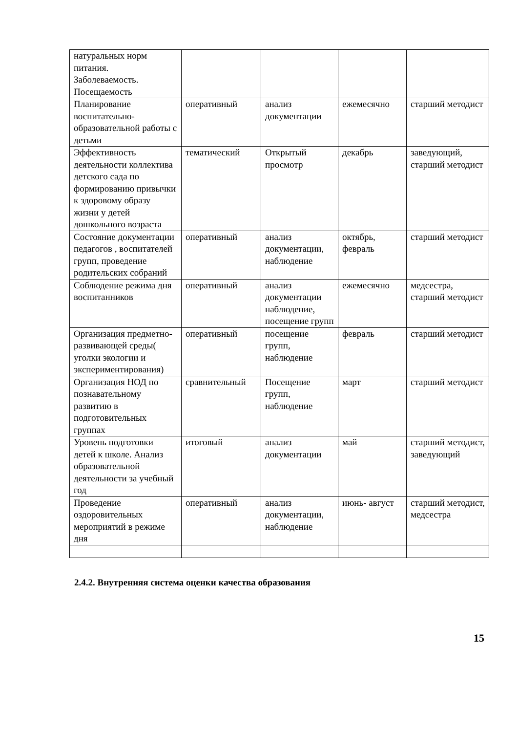| натуральных норм питания. Заболеваемость. Посещаемость | | | | |
| Планирование воспитательно-образовательной работы с детьми | оперативный | анализ документации | ежемесячно | старший методист |
| Эффективность деятельности коллектива детского сада по формированию привычки к здоровому образу жизни у детей дошкольного возраста | тематический | Открытый просмотр | декабрь | заведующий, старший методист |
| Состояние документации педагогов , воспитателей групп, проведение родительских собраний | оперативный | анализ документации, наблюдение | октябрь, февраль | старший методист |
| Соблюдение режима дня воспитанников | оперативный | анализ документации наблюдение, посещение групп | ежемесячно | медсестра, старший методист |
| Организация предметно-развивающей среды( уголки экологии и экспериментирования) | оперативный | посещение групп, наблюдение | февраль | старший методист |
| Организация НОД по познавательному развитию в подготовительных группах | сравнительный | Посещение групп, наблюдение | март | старший методист |
| Уровень подготовки детей к школе. Анализ образовательной деятельности за учебный год | итоговый | анализ документации | май | старший методист, заведующий |
| Проведение оздоровительных мероприятий в режиме дня | оперативный | анализ документации, наблюдение | июнь- август | старший методист, медсестра |
2.4.2. Внутренняя система оценки качества образования
15